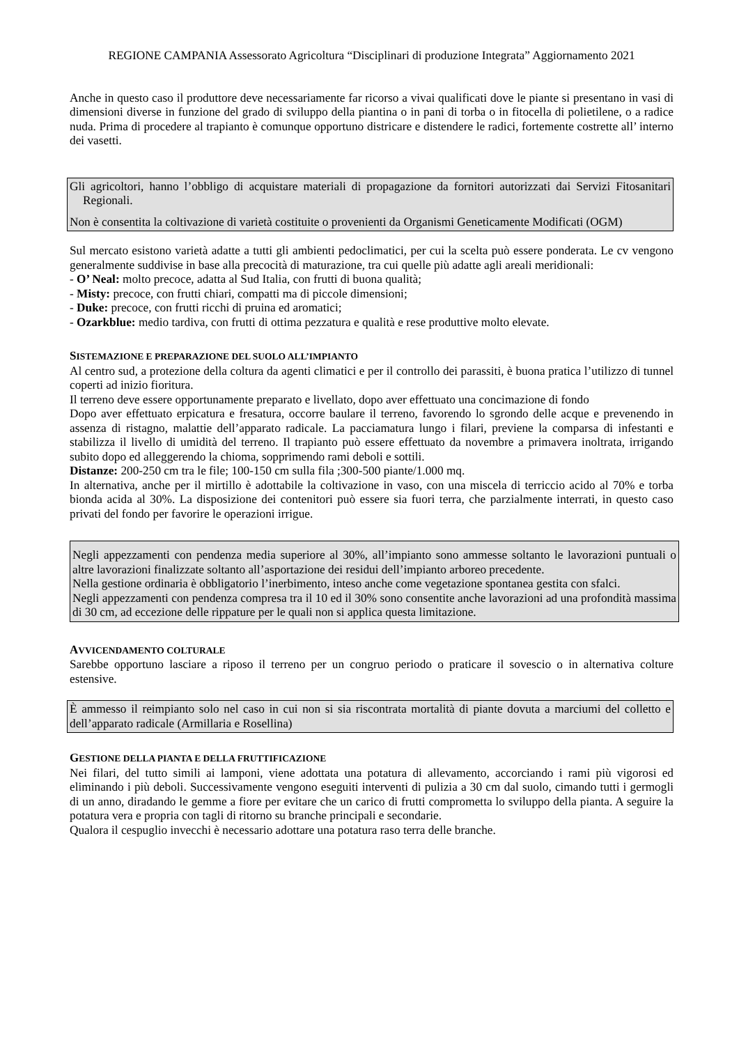REGIONE CAMPANIA Assessorato Agricoltura “Disciplinari di produzione Integrata” Aggiornamento 2021
Anche in questo caso il produttore deve necessariamente far ricorso a vivai qualificati dove le piante si presentano in vasi di dimensioni diverse in funzione del grado di sviluppo della piantina o in pani di torba o in fitocella di polietilene, o a radice nuda. Prima di procedere al trapianto è comunque opportuno districare e distendere le radici, fortemente costrette all’ interno dei vasetti.
Gli agricoltori, hanno l’obbligo di acquistare materiali di propagazione da fornitori autorizzati dai Servizi Fitosanitari Regionali.
Non è consentita la coltivazione di varietà costituite o provenienti da Organismi Geneticamente Modificati (OGM)
Sul mercato esistono varietà adatte a tutti gli ambienti pedoclimatici, per cui la scelta può essere ponderata. Le cv vengono generalmente suddivise in base alla precocità di maturazione, tra cui quelle più adatte agli areali meridionali:
- O’ Neal: molto precoce, adatta al Sud Italia, con frutti di buona qualità;
- Misty: precoce, con frutti chiari, compatti ma di piccole dimensioni;
- Duke: precoce, con frutti ricchi di pruina ed aromatici;
- Ozarkblue: medio tardiva, con frutti di ottima pezzatura e qualità e rese produttive molto elevate.
SISTEMAZIONE E PREPARAZIONE DEL SUOLO ALL’IMPIANTO
Al centro sud, a protezione della coltura da agenti climatici e per il controllo dei parassiti, è buona pratica l’utilizzo di tunnel coperti ad inizio fioritura.
Il terreno deve essere opportunamente preparato e livellato, dopo aver effettuato una concimazione di fondo
Dopo aver effettuato erpicatura e fresatura, occorre baulare il terreno, favorendo lo sgrondo delle acque e prevenendo in assenza di ristagno, malattie dell’apparato radicale. La pacciamatura lungo i filari, previene la comparsa di infestanti e stabilizza il livello di umidità del terreno. Il trapianto può essere effettuato da novembre a primavera inoltrata, irrigando subito dopo ed alleggerendo la chioma, sopprimendo rami deboli e sottili.
Distanze: 200-250 cm tra le file; 100-150 cm sulla fila ;300-500 piante/1.000 mq.
In alternativa, anche per il mirtillo è adottabile la coltivazione in vaso, con una miscela di terriccio acido al 70% e torba bionda acida al 30%. La disposizione dei contenitori può essere sia fuori terra, che parzialmente interrati, in questo caso privati del fondo per favorire le operazioni irrigue.
Negli appezzamenti con pendenza media superiore al 30%, all’impianto sono ammesse soltanto le lavorazioni puntuali o altre lavorazioni finalizzate soltanto all’asportazione dei residui dell’impianto arboreo precedente.
Nella gestione ordinaria è obbligatorio l’inerbimento, inteso anche come vegetazione spontanea gestita con sfalci.
Negli appezzamenti con pendenza compresa tra il 10 ed il 30% sono consentite anche lavorazioni ad una profondità massima di 30 cm, ad eccezione delle rippature per le quali non si applica questa limitazione.
AVVICENDAMENTO COLTURALE
Sarebbe opportuno lasciare a riposo il terreno per un congruo periodo o praticare il sovescio o in alternativa colture estensive.
È ammesso il reimpianto solo nel caso in cui non si sia riscontrata mortalità di piante dovuta a marciumi del colletto e dell’apparato radicale (Armillaria e Rosellina)
GESTIONE DELLA PIANTA E DELLA FRUTTIFICAZIONE
Nei filari, del tutto simili ai lamponi, viene adottata una potatura di allevamento, accorciando i rami più vigorosi ed eliminando i più deboli. Successivamente vengono eseguiti interventi di pulizia a 30 cm dal suolo, cimando tutti i germogli di un anno, diradando le gemme a fiore per evitare che un carico di frutti comprometta lo sviluppo della pianta. A seguire la potatura vera e propria con tagli di ritorno su branche principali e secondarie.
Qualora il cespuglio invecchi è necessario adottare una potatura raso terra delle branche.